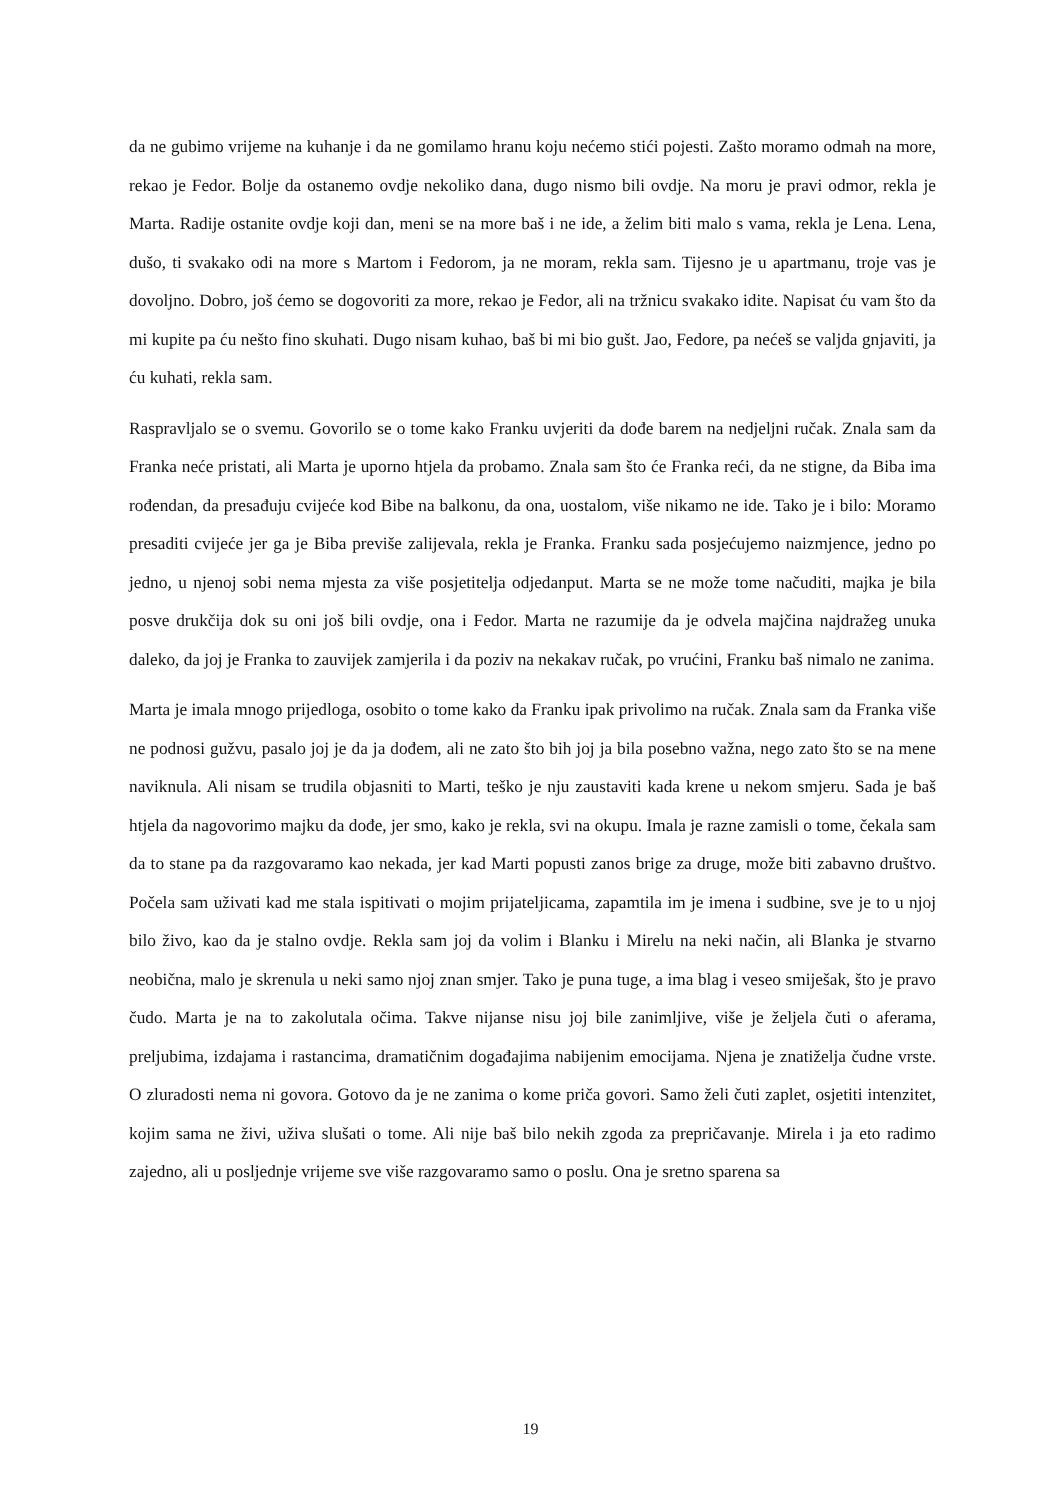da ne gubimo vrijeme na kuhanje i da ne gomilamo hranu koju nećemo stići pojesti. Zašto moramo odmah na more, rekao je Fedor. Bolje da ostanemo ovdje nekoliko dana, dugo nismo bili ovdje. Na moru je pravi odmor, rekla je Marta. Radije ostanite ovdje koji dan, meni se na more baš i ne ide, a želim biti malo s vama, rekla je Lena. Lena, dušo, ti svakako odi na more s Martom i Fedorom, ja ne moram, rekla sam. Tijesno je u apartmanu, troje vas je dovoljno. Dobro, još ćemo se dogovoriti za more, rekao je Fedor, ali na tržnicu svakako idite. Napisat ću vam što da mi kupite pa ću nešto fino skuhati. Dugo nisam kuhao, baš bi mi bio gušt. Jao, Fedore, pa nećeš se valjda gnjaviti, ja ću kuhati, rekla sam.
Raspravljalo se o svemu. Govorilo se o tome kako Franku uvjeriti da dođe barem na nedjeljni ručak. Znala sam da Franka neće pristati, ali Marta je uporno htjela da probamo. Znala sam što će Franka reći, da ne stigne, da Biba ima rođendan, da presađuju cvijeće kod Bibe na balkonu, da ona, uostalom, više nikamo ne ide. Tako je i bilo: Moramo presaditi cvijeće jer ga je Biba previše zalijevala, rekla je Franka. Franku sada posjećujemo naizmjence, jedno po jedno, u njenoj sobi nema mjesta za više posjetitelja odjedanput. Marta se ne može tome načuditi, majka je bila posve drukčija dok su oni još bili ovdje, ona i Fedor. Marta ne razumije da je odvela majčina najdražeg unuka daleko, da joj je Franka to zauvijek zamjerila i da poziv na nekakav ručak, po vrućini, Franku baš nimalo ne zanima.
Marta je imala mnogo prijedloga, osobito o tome kako da Franku ipak privolimo na ručak. Znala sam da Franka više ne podnosi gužvu, pasalo joj je da ja dođem, ali ne zato što bih joj ja bila posebno važna, nego zato što se na mene naviknula. Ali nisam se trudila objasniti to Marti, teško je nju zaustaviti kada krene u nekom smjeru. Sada je baš htjela da nagovorimo majku da dođe, jer smo, kako je rekla, svi na okupu. Imala je razne zamisli o tome, čekala sam da to stane pa da razgovaramo kao nekada, jer kad Marti popusti zanos brige za druge, može biti zabavno društvo. Počela sam uživati kad me stala ispitivati o mojim prijateljicama, zapamtila im je imena i sudbine, sve je to u njoj bilo živo, kao da je stalno ovdje. Rekla sam joj da volim i Blanku i Mirelu na neki način, ali Blanka je stvarno neobična, malo je skrenula u neki samo njoj znan smjer. Tako je puna tuge, a ima blag i veseo smiješak, što je pravo čudo. Marta je na to zakolutala očima. Takve nijanse nisu joj bile zanimljive, više je željela čuti o aferama, preljubima, izdajama i rastancima, dramatičnim događajima nabijenim emocijama. Njena je znatiželja čudne vrste. O zluradosti nema ni govora. Gotovo da je ne zanima o kome priča govori. Samo želi čuti zaplet, osjetiti intenzitet, kojim sama ne živi, uživa slušati o tome. Ali nije baš bilo nekih zgoda za prepričavanje. Mirela i ja eto radimo zajedno, ali u posljednje vrijeme sve više razgovaramo samo o poslu. Ona je sretno sparena sa
19